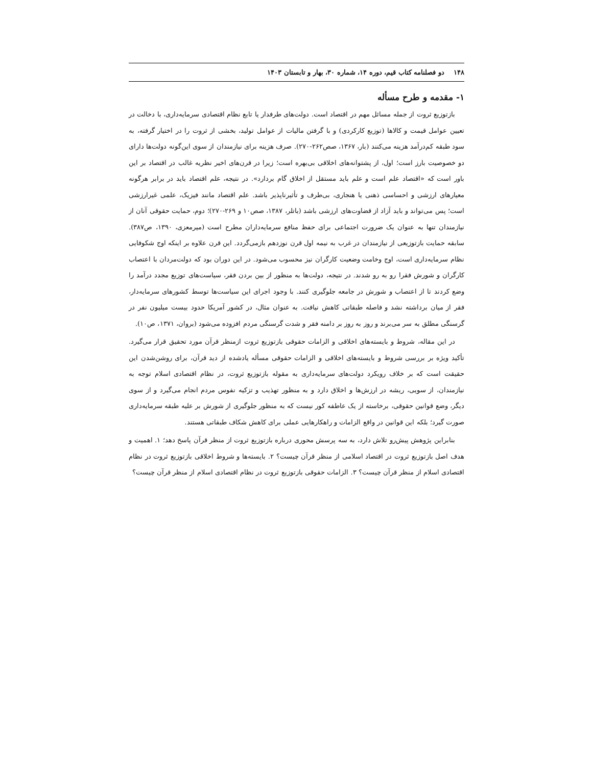۱۴۸ دو فصلنامه کتاب قیم، دوره ۱۴، شماره ۳۰، بهار و تابستان ۱۴۰۳
۱- مقدمه و طرح مسأله
بازتوزیع ثروت از جمله مسائل مهم در اقتصاد است. دولت‌های طرفدار یا تابع نظام اقتصادی سرمایه‌داری، با دخالت در تعیین عوامل قیمت و کالاها (توزیع کارکردی) و با گرفتن مالیات از عوامل تولید، بخشی از ثروت را در اختیار گرفته، به سود طبقه کم‌درآمد هزینه می‌کنند (بار، ۱۳۶۷، صص۲۶۲-۲۷۰). صرف هزینه برای نیازمندان از سوی این‌گونه دولت‌ها دارای دو خصوصیت بارز است؛ اول، از پشتوانه‌های اخلاقی بی‌بهره است؛ زیرا در قرن‌های اخیر نظریه غالب در اقتصاد بر این باور است که «اقتصاد علم است و علم باید مستقل از اخلاق گام بردارد». در نتیجه، علم اقتصاد باید در برابر هرگونه معیارهای ارزشی و احساسی ذهنی یا هنجاری، بی‌طرف و تأثیرناپذیر باشد. علم اقتصاد مانند فیزیک، علمی غیرارزشی است؛ پس می‌تواند و باید آزاد از قضاوت‌های ارزشی باشد (باتلر، ۱۳۸۷، صص۱۰ و ۲۶۹-۲۷۰)؛ دوم، حمایت حقوقی آنان از نیازمندان تنها به عنوان یک ضرورت اجتماعی برای حفظ منافع سرمایه‌داران مطرح است (میرمعزی، ۱۳۹۰، ص۳۸۷). سابقه حمایت بازتوزیعی از نیازمندان در غرب به نیمه اول قرن نوزدهم بازمی‌گردد. این قرن علاوه بر اینکه اوج شکوفایی نظام سرمایه‌داری است، اوج وخامت وضعیت کارگران نیز محسوب می‌شود. در این دوران بود که دولت‌مردان با اعتصاب کارگران و شورش فقرا رو به رو شدند. در نتیجه، دولت‌ها به منظور از بین بردن فقر، سیاست‌های توزیع مجدد درآمد را وضع کردند تا از اعتصاب و شورش در جامعه جلوگیری کنند. با وجود اجرای این سیاست‌ها توسط کشورهای سرمایه‌دار، فقر از میان برداشته نشد و فاصله طبقاتی کاهش نیافت. به عنوان مثال، در کشور آمریکا حدود بیست میلیون نفر در گرسنگی مطلق به سر می‌برند و روز به روز بر دامنه فقر و شدت گرسنگی مردم افزوده می‌شود (بروان، ۱۳۷۱، ص۱۰).
در این مقاله، شروط و بایسته‌های اخلاقی و الزامات حقوقی بازتوزیع ثروت ازمنظر قرآن مورد تحقیق قرار می‌گیرد. تأکید ویژه بر بررسی شروط و بایسته‌های اخلاقی و الزامات حقوقی مسأله یادشده از دید قرآن، برای روشن‌شدن این حقیقت است که بر خلاف رویکرد دولت‌های سرمایه‌داری به مقوله بازتوزیع ثروت، در نظام اقتصادی اسلام توجه به نیازمندان، از سویی، ریشه در ارزش‌ها و اخلاق دارد و به منظور تهذیب و تزکیه نفوس مردم انجام می‌گیرد و از سوی دیگر، وضع قوانین حقوقی، برخاسته از یک عاطفه کور نیست که به منظور جلوگیری از شورش بر علیه طبقه سرمایه‌داری صورت گیرد؛ بلکه این قوانین در واقع الزامات و راهکارهایی عملی برای کاهش شکاف طبقاتی هستند.
بنابراین پژوهش پیش‌رو تلاش دارد، به سه پرسش محوری درباره بازتوزیع ثروت از منظر قرآن پاسخ دهد؛ ۱. اهمیت و هدف اصل بازتوزیع ثروت در اقتصاد اسلامی از منظر قرآن چیست؟ ۲. بایسته‌ها و شروط اخلاقی بازتوزیع ثروت در نظام اقتصادی اسلام از منظر قرآن چیست؟ ۳. الزامات حقوقی بازتوزیع ثروت در نظام اقتصادی اسلام از منظر قرآن چیست؟